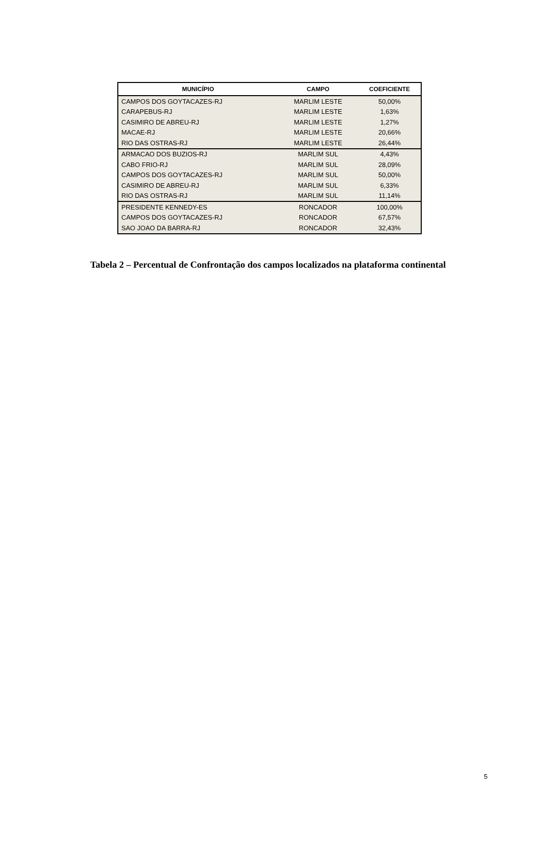| MUNICÍPIO | CAMPO | COEFICIENTE |
| --- | --- | --- |
| CAMPOS DOS GOYTACAZES-RJ | MARLIM LESTE | 50,00% |
| CARAPEBUS-RJ | MARLIM LESTE | 1,63% |
| CASIMIRO DE ABREU-RJ | MARLIM LESTE | 1,27% |
| MACAE-RJ | MARLIM LESTE | 20,66% |
| RIO DAS OSTRAS-RJ | MARLIM LESTE | 26,44% |
| ARMACAO DOS BUZIOS-RJ | MARLIM SUL | 4,43% |
| CABO FRIO-RJ | MARLIM SUL | 28,09% |
| CAMPOS DOS GOYTACAZES-RJ | MARLIM SUL | 50,00% |
| CASIMIRO DE ABREU-RJ | MARLIM SUL | 6,33% |
| RIO DAS OSTRAS-RJ | MARLIM SUL | 11,14% |
| PRESIDENTE KENNEDY-ES | RONCADOR | 100,00% |
| CAMPOS DOS GOYTACAZES-RJ | RONCADOR | 67,57% |
| SAO JOAO DA BARRA-RJ | RONCADOR | 32,43% |
Tabela 2 – Percentual de Confrontação dos campos localizados na plataforma continental
5